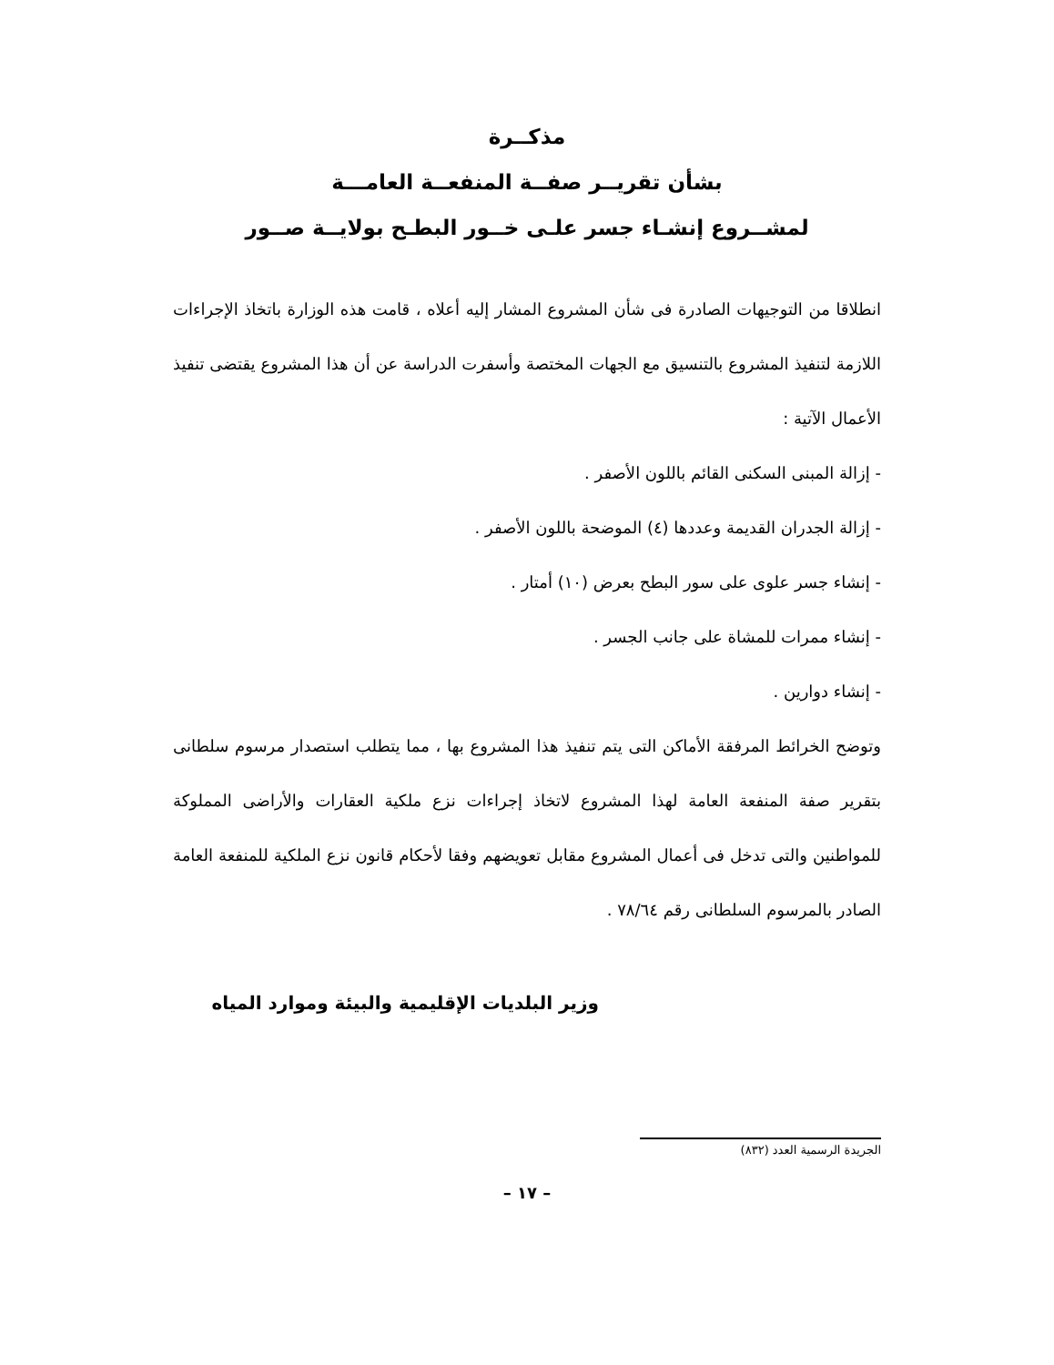مذكــرة
بشأن تقريــر صفــة المنفعــة العامـــة
لمشــروع إنشـاء جسر علـى خــور البطـح بولايــة صــور
انطلاقا من التوجيهات الصادرة فى شأن المشروع المشار إليه أعلاه ، قامت هذه الوزارة باتخاذ الإجراءات اللازمة لتنفيذ المشروع بالتنسيق مع الجهات المختصة وأسفرت الدراسة عن أن هذا المشروع يقتضى تنفيذ الأعمال الآتية :
- إزالة المبنى السكنى القائم باللون الأصفر .
- إزالة الجدران القديمة وعددها (٤) الموضحة باللون الأصفر .
- إنشاء جسر علوى على سور البطح بعرض (١٠) أمتار .
- إنشاء ممرات للمشاة على جانب الجسر .
- إنشاء دوارين .
وتوضح الخرائط المرفقة الأماكن التى يتم تنفيذ هذا المشروع بها ، مما يتطلب استصدار مرسوم سلطانى بتقرير صفة المنفعة العامة لهذا المشروع لاتخاذ إجراءات نزع ملكية العقارات والأراضى المملوكة للمواطنين والتى تدخل فى أعمال المشروع مقابل تعويضهم وفقا لأحكام قانون نزع الملكية للمنفعة العامة الصادر بالمرسوم السلطانى رقم ٧٨/٦٤ .
وزير البلديات الإقليمية والبيئة وموارد المياه
الجريدة الرسمية العدد (٨٣٢)
– ١٧ –